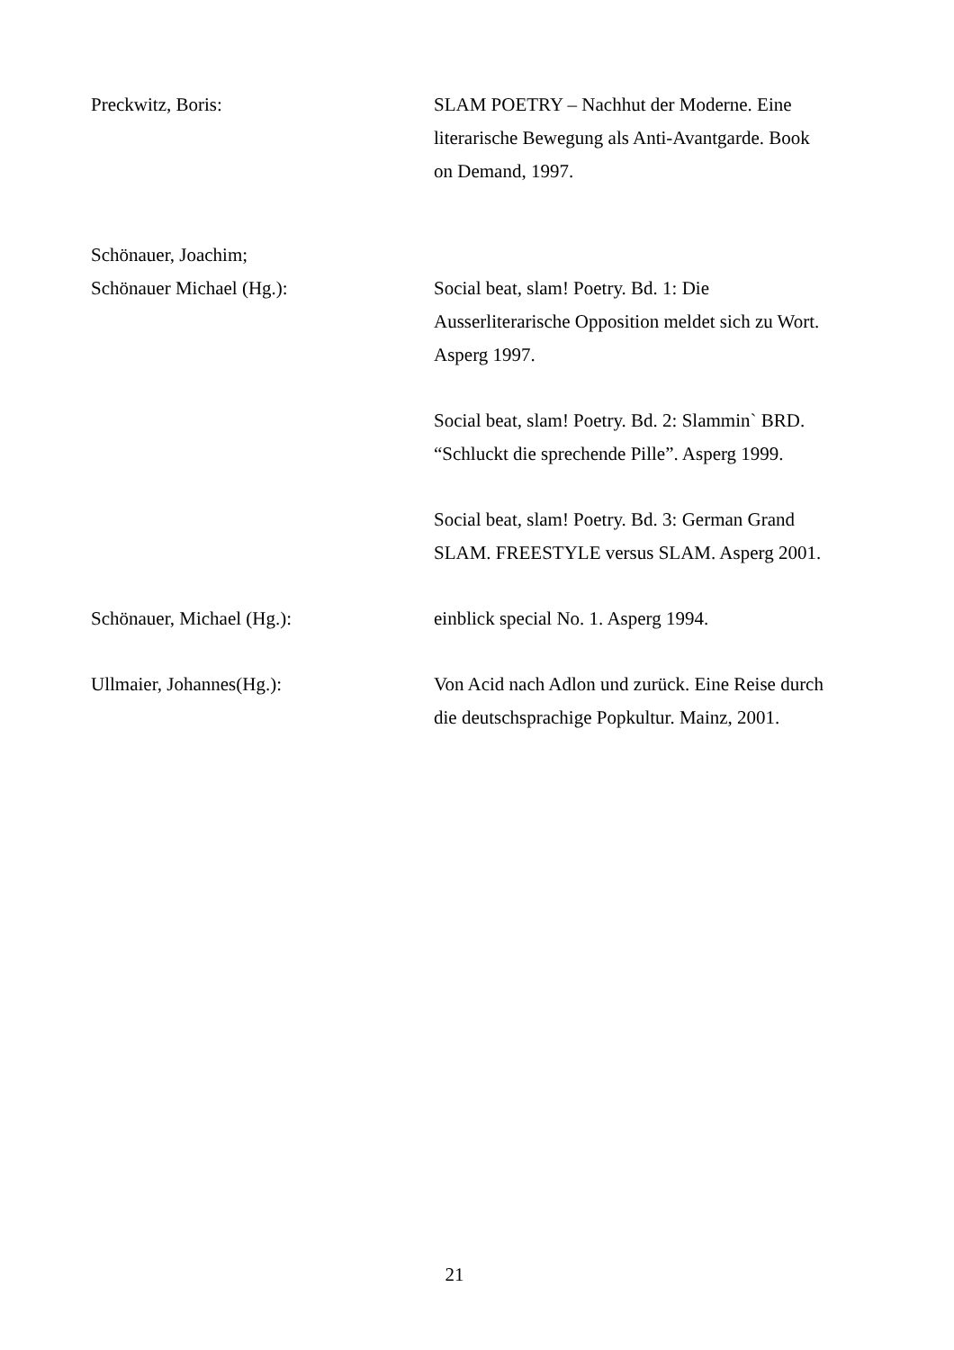Preckwitz, Boris: SLAM POETRY – Nachhut der Moderne. Eine literarische Bewegung als Anti-Avantgarde. Book on Demand, 1997.
Schönauer, Joachim;
Schönauer Michael (Hg.): Social beat, slam! Poetry. Bd. 1: Die Ausserliterarische Opposition meldet sich zu Wort. Asperg 1997.
Social beat, slam! Poetry. Bd. 2: Slammin` BRD. “Schluckt die sprechende Pille”. Asperg 1999.
Social beat, slam! Poetry. Bd. 3: German Grand SLAM. FREESTYLE versus SLAM. Asperg 2001.
Schönauer, Michael (Hg.): einblick special No. 1. Asperg 1994.
Ullmaier, Johannes(Hg.): Von Acid nach Adlon und zurück. Eine Reise durch die deutschsprachige Popkultur. Mainz, 2001.
21